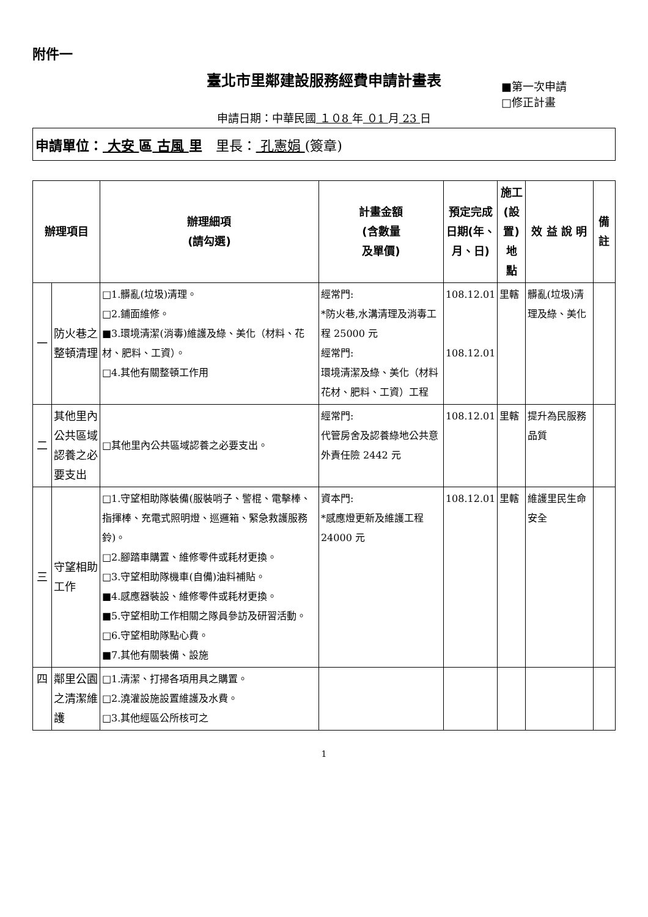附件一
臺北市里鄰建設服務經費申請計畫表
■第一次申請
□修正計畫
申請日期：中華民國 １０8 年 ０1 月 23 日
申請單位： 大安 區 古風 里　里長： 孔憲娟 (簽章)
| 辦理項目 | | 辦理細項 (請勾選) | 計畫金額 (含數量 及單價) | 預定完成 日期(年、 月、日) | 施工 (設置) 地 點 | 效 益 說 明 | 備 註 |
| --- | --- | --- | --- | --- | --- | --- | --- |
| 一 | 防火巷之整頓清理 | □1.髒亂(垃圾)清理。 □2.鋪面維修。 ■3.環境清潔(消毒)維護及綠、美化（材料、花材、肥料、工資）。 □4.其他有關整頓工作用 | 經常門: *防火巷,水溝清理及消毒工程 25000 元 經常門: 環境清潔及綠、美化（材料花材、肥料、工資）工程 | 108.12.01 108.12.01 | 里轄 | 髒亂(垃圾)清理及綠、美化 | |
| 二 | 其他里內公共區域認養之必要支出 | □其他里內公共區域認養之必要支出。 | 經常門: 代管房舍及認養綠地公共意外責任險 2442 元 | 108.12.01 | 里轄 | 提升為民服務品質 | |
| 三 | 守望相助工作 | □1.守望相助隊裝備(服裝哨子、警棍、電擊棒、指揮棒、充電式照明燈、巡邏箱、緊急救護服務鈴)。 □2.腳踏車購置、維修零件或耗材更換。 □3.守望相助隊機車(自備)油料補貼。 ■4.感應器裝設、維修零件或耗材更換。 ■5.守望相助工作相關之隊員參訪及研習活動。 □6.守望相助隊點心費。 ■7.其他有關裝備、設施 | 資本門: *感應燈更新及維護工程 24000 元 | 108.12.01 | 里轄 | 維護里民生命安全 | |
| 四 | 鄰里公園之清潔維護 | □1.清潔、打掃各項用具之購置。 □2.澆灌設施設置維護及水費。 □3.其他經區公所核可之 | | | | | |
1